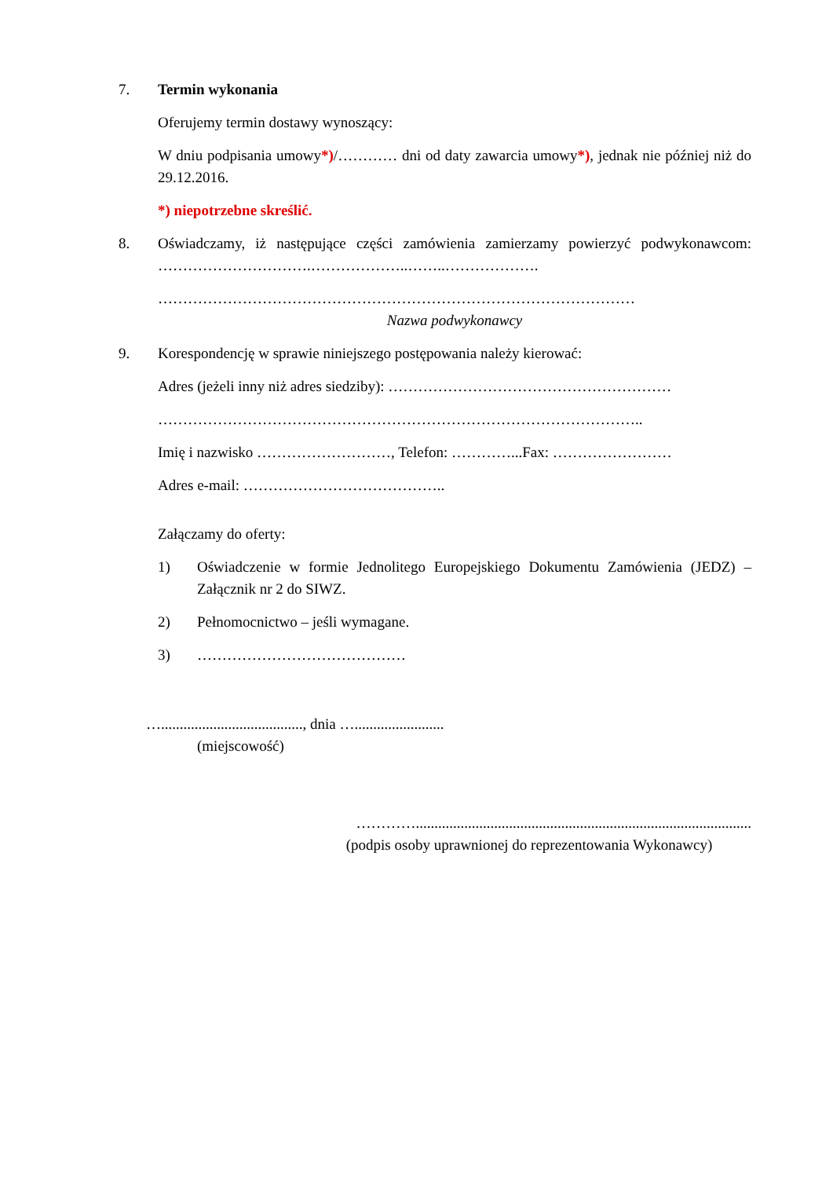7. Termin wykonania
Oferujemy termin dostawy wynoszący:
W dniu podpisania umowy*)/………… dni od daty zawarcia umowy*), jednak nie później niż do 29.12.2016.
*) niepotrzebne skreślić.
8. Oświadczamy, iż następujące części zamówienia zamierzamy powierzyć podwykonawcom: ………………………….………………..……..……………….
……………………………………………………………………………………
Nazwa podwykonawcy
9. Korespondencję w sprawie niniejszego postępowania należy kierować:
Adres (jeżeli inny niż adres siedziby): …………………………………………………
……………………………………………………………………………………..
Imię i nazwisko ………………………, Telefon: …………...Fax: ……………………
Adres e-mail: …………………………………..
Załączamy do oferty:
1) Oświadczenie w formie Jednolitego Europejskiego Dokumentu Zamówienia (JEDZ) – Załącznik nr 2 do SIWZ.
2) Pełnomocnictwo – jeśli wymagane.
3) ……………………………………
…......................................, dnia …........................
(miejscowość)
…………..........................................................................................
(podpis osoby uprawnionej do reprezentowania Wykonawcy)